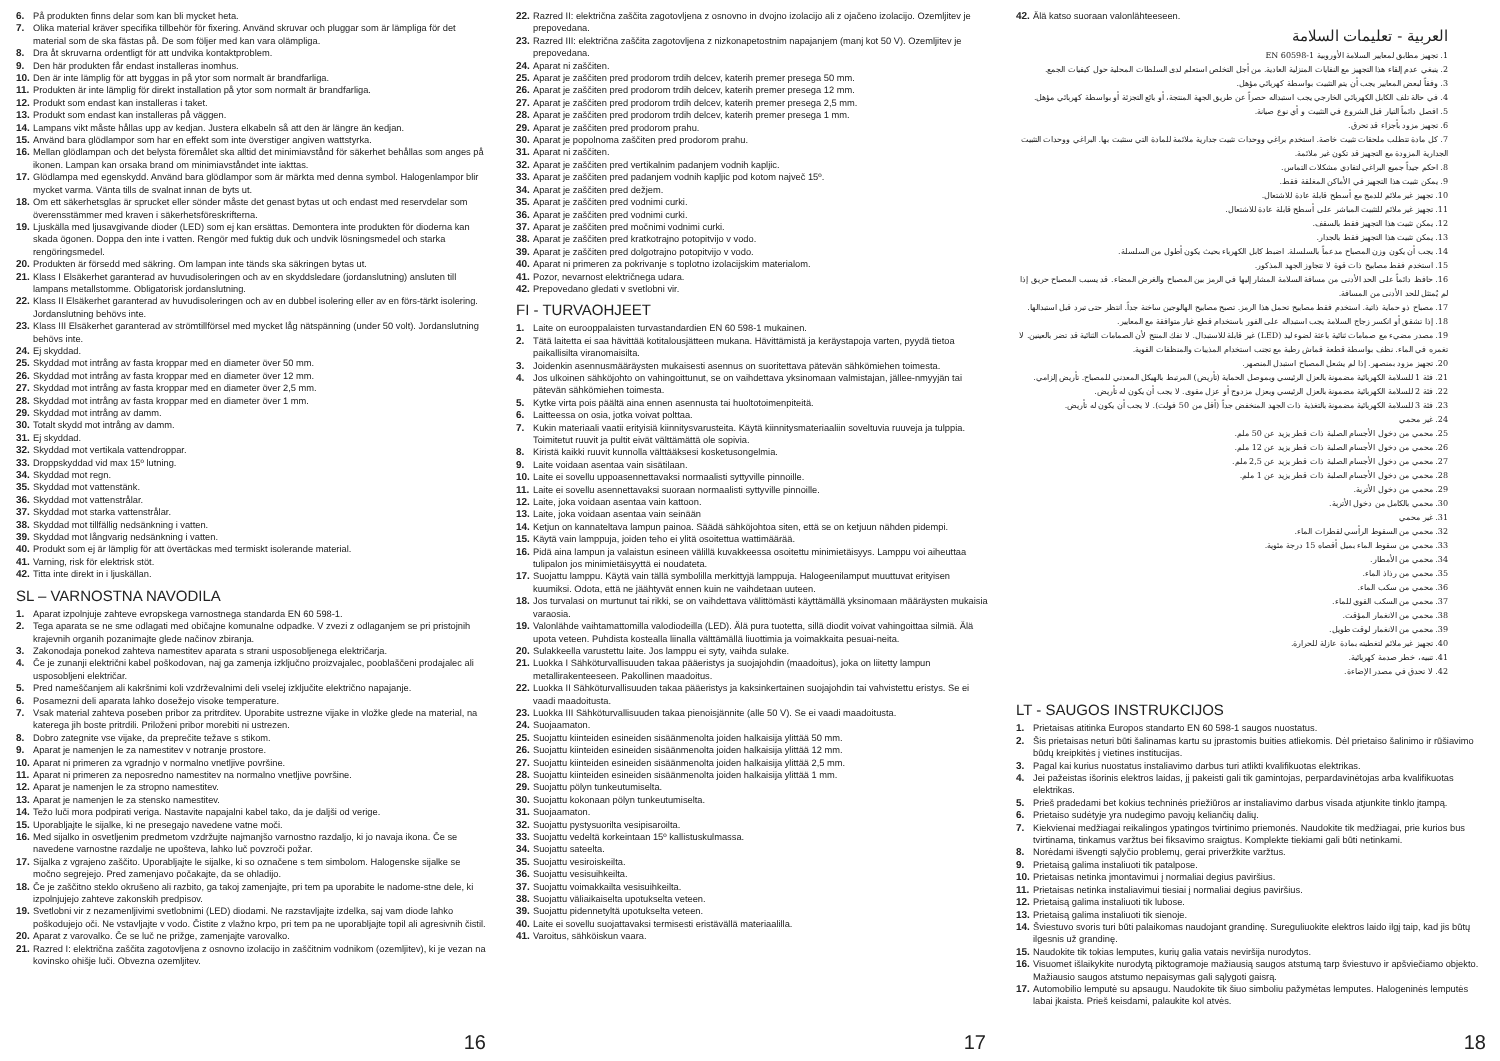6. På produkten finns delar som kan bli mycket heta.
7. Olika material kräver specifika tillbehör för fixering. Använd skruvar och pluggar som är lämpliga för det material som de ska fästas på. De som följer med kan vara olämpliga.
8. Dra åt skruvarna ordentligt för att undvika kontaktproblem.
9. Den här produkten får endast installeras inomhus.
10. Den är inte lämplig för att byggas in på ytor som normalt är brandfarliga.
11. Produkten är inte lämplig för direkt installation på ytor som normalt är brandfarliga.
12. Produkt som endast kan installeras i taket.
13. Produkt som endast kan installeras på väggen.
14. Lampans vikt måste hållas upp av kedjan. Justera elkabeln så att den är längre än kedjan.
15. Använd bara glödlampor som har en effekt som inte överstiger angiven wattstyrka.
16. Mellan glödlampan och det belysta föremålet ska alltid det minimiavstånd för säkerhet behållas som anges på ikonen. Lampan kan orsaka brand om minimiavståndet inte iakttas.
17. Glödlampa med egenskydd. Använd bara glödlampor som är märkta med denna symbol. Halogenlampor blir mycket varma. Vänta tills de svalnat innan de byts ut.
18. Om ett säkerhetsglas är sprucket eller sönder måste det genast bytas ut och endast med reservdelar som överensstämmer med kraven i säkerhetsföreskrifterna.
19. Ljuskälla med ljusavgivande dioder (LED) som ej kan ersättas. Demontera inte produkten för dioderna kan skada ögonen. Doppa den inte i vatten. Rengör med fuktig duk och undvik lösningsmedel och starka rengöringsmedel.
20. Produkten är försedd med säkring. Om lampan inte tänds ska säkringen bytas ut.
21. Klass I Elsäkerhet garanterad av huvudisoleringen och av en skyddsledare (jordanslutning) ansluten till lampans metallstomme. Obligatorisk jordanslutning.
22. Klass II Elsäkerhet garanterad av huvudisoleringen och av en dubbel isolering eller av en förs-tärkt isolering. Jordanslutning behövs inte.
23. Klass III Elsäkerhet garanterad av strömtillförsel med mycket låg nätspänning (under 50 volt). Jordanslutning behövs inte.
24. Ej skyddad.
25. Skyddad mot intrång av fasta kroppar med en diameter över 50 mm.
26. Skyddad mot intrång av fasta kroppar med en diameter över 12 mm.
27. Skyddad mot intrång av fasta kroppar med en diameter över 2,5 mm.
28. Skyddad mot intrång av fasta kroppar med en diameter över 1 mm.
29. Skyddad mot intrång av damm.
30. Totalt skydd mot intrång av damm.
31. Ej skyddad.
32. Skyddad mot vertikala vattendroppar.
33. Droppskyddad vid max 15º lutning.
34. Skyddad mot regn.
35. Skyddad mot vattenstänk.
36. Skyddad mot vattenstrålar.
37. Skyddad mot starka vattenstrålar.
38. Skyddad mot tillfällig nedsänkning i vatten.
39. Skyddad mot långvarig nedsänkning i vatten.
40. Produkt som ej är lämplig för att övertäckas med termiskt isolerande material.
41. Varning, risk för elektrisk stöt.
42. Titta inte direkt in i ljuskällan.
SL – VARNOSTNA NAVODILA
1. Aparat izpolnjuje zahteve evropskega varnostnega standarda EN 60 598-1.
2. Tega aparata se ne sme odlagati med običajne komunalne odpadke. V zvezi z odlaganjem se pri pristojnih krajevnih organih pozanimajte glede načinov zbiranja.
3. Zakonodaja ponekod zahteva namestitev aparata s strani usposobljenega električarja.
4. Če je zunanji električni kabel poškodovan, naj ga zamenja izključno proizvajalec, pooblaščeni prodajalec ali usposobljeni električar.
5. Pred nameščanjem ali kakršnimi koli vzdrževalnimi deli vselej izključite električno napajanje.
6. Posamezni deli aparata lahko dosežejo visoke temperature.
7. Vsak material zahteva poseben pribor za pritrditev. Uporabite ustrezne vijake in vložke glede na material, na katerega jih boste pritrdili. Priloženi pribor morebiti ni ustrezen.
8. Dobro zategnite vse vijake, da preprečite težave s stikom.
9. Aparat je namenjen le za namestitev v notranje prostore.
10. Aparat ni primeren za vgradnjo v normalno vnetljive površine.
11. Aparat ni primeren za neposredno namestitev na normalno vnetljive površine.
12. Aparat je namenjen le za stropno namestitev.
13. Aparat je namenjen le za stensko namestitev.
14. Težo luči mora podpirati veriga. Nastavite napajalni kabel tako, da je daljši od verige.
15. Uporabljajte le sijalke, ki ne presegajo navedene vatne moči.
16. Med sijalko in osvetljenim predmetom vzdržujte najmanjšo varnostno razdaljo, ki jo navaja ikona. Če se navedene varnostne razdalje ne upošteva, lahko luč povzroči požar.
17. Sijalka z vgrajeno zaščito. Uporabljajte le sijalke, ki so označene s tem simbolom. Halogenske sijalke se močno segrejejo. Pred zamenjavo počakajte, da se ohladijo.
18. Če je zaščitno steklo okrušeno ali razbito, ga takoj zamenjajte, pri tem pa uporabite le nadome-stne dele, ki izpolnjujejo zahteve zakonskih predpisov.
19. Svetlobni vir z nezamenljivimi svetlobnimi (LED) diodami. Ne razstavljajte izdelka, saj vam diode lahko poškodujejo oči. Ne vstavljajte v vodo. Čistite z vlažno krpo, pri tem pa ne uporabljajte topil ali agresivnih čistil.
20. Aparat z varovalko. Če se luč ne prižge, zamenjajte varovalko.
21. Razred I: električna zaščita zagotovljena z osnovno izolacijo in zaščitnim vodnikom (ozemljitev), ki je vezan na kovinsko ohišje luči. Obvezna ozemljitev.
16
22. Razred II: električna zaščita zagotovljena z osnovno in dvojno izolacijo ali z ojačeno izolacijo. Ozemljitev je prepovedana.
23. Razred III: električna zaščita zagotovljena z nizkonapetostnim napajanjem (manj kot 50 V). Ozemljitev je prepovedana.
24. Aparat ni zaščiten.
25. Aparat je zaščiten pred prodorom trdih delcev, katerih premer presega 50 mm.
26. Aparat je zaščiten pred prodorom trdih delcev, katerih premer presega 12 mm.
27. Aparat je zaščiten pred prodorom trdih delcev, katerih premer presega 2,5 mm.
28. Aparat je zaščiten pred prodorom trdih delcev, katerih premer presega 1 mm.
29. Aparat je zaščiten pred prodorom prahu.
30. Aparat je popolnoma zaščiten pred prodorom prahu.
31. Aparat ni zaščiten.
32. Aparat je zaščiten pred vertikalnim padanjem vodnih kapljic.
33. Aparat je zaščiten pred padanjem vodnih kapljic pod kotom največ 15º.
34. Aparat je zaščiten pred dežjem.
35. Aparat je zaščiten pred vodnimi curki.
36. Aparat je zaščiten pred vodnimi curki.
37. Aparat je zaščiten pred močnimi vodnimi curki.
38. Aparat je zaščiten pred kratkotrajno potopitvijo v vodo.
39. Aparat je zaščiten pred dolgotrajno potopitvijo v vodo.
40. Aparat ni primeren za pokrivanje s toplotno izolacijskim materialom.
41. Pozor, nevarnost električnega udara.
42. Prepovedano gledati v svetlobni vir.
FI - TURVAOHJEET
1. Laite on eurooppalaisten turvastandardien EN 60 598-1 mukainen.
2. Tätä laitetta ei saa hävittää kotitalousjätteen mukana. Hävittämistä ja keräystapoja varten, pyydä tietoa paikallisilta viranomaisilta.
3. Joidenkin asennusmääräysten mukaisesti asennus on suoritettava pätevän sähkömiehen toimesta.
4. Jos ulkoinen sähköjohto on vahingoittunut, se on vaihdettava yksinomaan valmistajan, jällee-nmyyjän tai pätevän sähkömiehen toimesta.
5. Kytke virta pois päältä aina ennen asennusta tai huoltotoimenpiteitä.
6. Laitteessa on osia, jotka voivat polttaa.
7. Kukin materiaali vaatii erityisiä kiinnitysvarusteita. Käytä kiinnitysmateriaaliin soveltuvia ruuveja ja tulppia. Toimitetut ruuvit ja pultit eivät välttämättä ole sopivia.
8. Kiristä kaikki ruuvit kunnolla välttääksesi kosketusongelmia.
9. Laite voidaan asentaa vain sisätilaan.
10. Laite ei sovellu uppoasennettavaksi normaalisti syttyville pinnoille.
11. Laite ei sovellu asennettavaksi suoraan normaalisti syttyville pinnoille.
12. Laite, joka voidaan asentaa vain kattoon.
13. Laite, joka voidaan asentaa vain seinään
14. Ketjun on kannateltava lampun painoa. Säädä sähköjohtoa siten, että se on ketjuun nähden pidempi.
15. Käytä vain lamppuja, joiden teho ei ylitä osoitettua wattimäärää.
16. Pidä aina lampun ja valaistun esineen välillä kuvakkeessa osoitettu minimietäisyys. Lamppu voi aiheuttaa tulipalon jos minimietäisyyttä ei noudateta.
17. Suojattu lamppu. Käytä vain tällä symbolilla merkittyjä lamppuja. Halogeenilamput muuttuvat erityisen kuumiksi. Odota, että ne jäähtyvät ennen kuin ne vaihdetaan uuteen.
18. Jos turvalasi on murtunut tai rikki, se on vaihdettava välittömästi käyttämällä yksinomaan määräysten mukaisia varaosia.
19. Valonlähde vaihtamattomilla valodiodeilla (LED). Älä pura tuotetta, sillä diodit voivat vahingoittaa silmiä. Älä upota veteen. Puhdista kostealla liinalla välttämällä liuottimia ja voimakkaita pesuai-neita.
20. Sulakkeella varustettu laite. Jos lamppu ei syty, vaihda sulake.
21. Luokka I Sähköturvallisuuden takaa pääeristys ja suojajohdin (maadoitus), joka on liitetty lampun metallirakenteeseen. Pakollinen maadoitus.
22. Luokka II Sähköturvallisuuden takaa pääeristys ja kaksinkertainen suojajohdin tai vahvistettu eristys. Se ei vaadi maadoitusta.
23. Luokka III Sähköturvallisuuden takaa pienoisjännite (alle 50 V). Se ei vaadi maadoitusta.
24. Suojaamaton.
25. Suojattu kiinteiden esineiden sisäänmenolta joiden halkaisija ylittää 50 mm.
26. Suojattu kiinteiden esineiden sisäänmenolta joiden halkaisija ylittää 12 mm.
27. Suojattu kiinteiden esineiden sisäänmenolta joiden halkaisija ylittää 2,5 mm.
28. Suojattu kiinteiden esineiden sisäänmenolta joiden halkaisija ylittää 1 mm.
29. Suojattu pölyn tunkeutumiselta.
30. Suojattu kokonaan pölyn tunkeutumiselta.
31. Suojaamaton.
32. Suojattu pystysuorilta vesipisaroilta.
33. Suojattu vedeltä korkeintaan 15º kallistuskulmassa.
34. Suojattu sateelta.
35. Suojattu vesiroiskeilta.
36. Suojattu vesisuihkeilta.
37. Suojattu voimakkailta vesisuihkeilta.
38. Suojattu väliaikaiselta upotukselta veteen.
39. Suojattu pidennetyltä upotukselta veteen.
40. Laite ei sovellu suojattavaksi termisesti eristävällä materiaalilla.
41. Varoitus, sähköiskun vaara.
17
42. Älä katso suoraan valonlähteeseen.
العربية - تعليمات السلامة
1. تجهيز مطابق لمعايير السلامة الأوروبية EN 60598-1
2. ينبغي عدم إلقاء هذا التجهيز مع النفايات المنزلية العادية. من أجل التخلص استعلم لدى السلطات المحلية حول كيفيات الجمع.
3. وفقاً لبعض المعايير يجب أن يتم التثبيت بواسطة كهربائي مؤهل.
4. في حالة تلف الكابل الكهربائي الخارجي يجب استبداله حصراً عن طريق الجهة المنتجة، أو بائع التجزئة أو بواسطة كهربائي مؤهل.
5. افصل دائماً التيار قبل الشروع في التثبيت و أي نوع صيانة.
6. تجهيز مزود بأجزاء قد تحرق.
7. كل مادة تتطلب ملحقات تثبيت خاصة. استخدم براغي ووحدات تثبيت جدارية ملائمة للمادة التي ستثبت بها. البراغي ووحدات التثبيت الجدارية المزودة مع التجهيز قد تكون غير ملائمة.
8. احكم جيداً جميع البراغي لتفادي مشكلات التماس.
9. يمكن تثبيت هذا التجهيز في الأماكن المغلقة فقط.
10. تجهيز غير ملائم للدمج مع أسطح قابلة عادة للاشتعال.
11. تجهيز غير ملائم للتثبيت المباشر على أسطح قابلة عادة للاشتعال.
12. يمكن تثبيت هذا التجهيز فقط بالسقف.
13. يمكن تثبيت هذا التجهيز فقط بالجدار.
14. يجب أن يكون وزن المصباح مدعماً بالسلسلة. اضبط كابل الكهرباء بحيث يكون أطول من السلسلة.
15. استخدم فقط مصابيح ذات قوة لا تتجاوز الجهد المذكور.
16. حافظ دائماً على الحد الأدنى من مسافة السلامة المشار إليها في الرمز بين المصباح والغرض المضاء. قد يسبب المصباح حريق إذا لم يُمتثل للحد الأدنى من المسافة.
17. مصباح ذو حماية ذاتية. استخدم فقط مصابيح تحمل هذا الرمز. تصبح مصابيح الهالوجين ساخنة جداً. انتظر حتى تبرد قبل استبدالها.
18. إذا تشقق أو انكسر زجاج السلامة يجب استبداله على الفور باستخدام قطع غيار متوافقة مع المعايير.
19. مصدر مضيء مع صمامات ثنائية باعثة لضوء ليد (LED) غير قابلة للاستبدال. لا تفك المنتج لأن الصمامات الثنائية قد تضر بالعينين. لا تغمره في الماء. نظف بواسطة قطعة قماش رطبة مع تجنب استخدام المذيبات والمنظفات القوية.
20. تجهيز مزود بمنصهر. إذا لم يشعل المصباح استبدل المنصهر.
21. فئة 1 للسلامة الكهربائية مضمونة بالعزل الرئيسي وبموصل الحماية (تأريض) المرتبط بالهيكل المعدني للمصباح. تأريض إلزامي.
22. فئة 2 للسلامة الكهربائية مضمونة بالعزل الرئيسي وبعزل مزدوج أو عزل مقوى. لا يجب أن يكون له تأريض.
23. فئة 3 للسلامة الكهربائية مضمونة بالتغذية ذات الجهد المنخفض جداً (أقل من 50 فولت). لا يجب أن يكون له تأريض.
24. غير محمي
25. محمي من دخول الأجسام الصلبة ذات قطر يزيد عن 50 ملم.
26. محمي من دخول الأجسام الصلبة ذات قطر يزيد عن 12 ملم.
27. محمي من دخول الأجسام الصلبة ذات قطر يزيد عن 2,5 ملم.
28. محمي من دخول الأجسام الصلبة ذات قطر يزيد عن 1 ملم.
29. محمي من دخول الأتربة.
30. محمي بالكامل من دخول الأتربة.
31. غير محمي
32. محمي من السقوط الرأسي لقطرات الماء.
33. محمي من سقوط الماء بميل أقصاه 15 درجة مئوية.
34. محمي من الأمطار.
35. محمي من رذاذ الماء.
36. محمي من سكب الماء.
37. محمي من السكب القوي للماء.
38. محمي من الانغمار المؤقت.
39. محمي من الانغمار لوقت طويل.
40. تجهيز غير ملائم لتغطيته بمادة عازلة للحرارة.
41. تنبيه، خطر صدمة كهربائية.
42. لا تحدق في مصدر الإضاءة.
LT - SAUGOS INSTRUKCIJOS
1. Prietaisas atitinka Europos standarto EN 60 598-1 saugos nuostatus.
2. Šis prietaisas neturi būti šalinamas kartu su įprastomis buities atliekomis. Dėl prietaiso šalinimo ir rūšiavimo būdų kreipkitės į vietines institucijas.
3. Pagal kai kurius nuostatus instaliavimo darbus turi atlikti kvalifikuotas elektrikas.
4. Jei pažeistas išorinis elektros laidas, jį pakeisti gali tik gamintojas, perpardavinėtojas arba kvalifikuotas elektrikas.
5. Prieš pradedami bet kokius techninės priežiūros ar instaliavimo darbus visada atjunkite tinklo įtampą.
6. Prietaiso sudėtyje yra nudegimo pavojų keliančių dalių.
7. Kiekvienai medžiagai reikalingos ypatingos tvirtinimo priemonės. Naudokite tik medžiagai, prie kurios bus tvirtinama, tinkamus varžtus bei fiksavimo sraigtus. Komplekte tiekiami gali būti netinkami.
8. Norėdami išvengti sąlyčio problemų, gerai priveržkite varžtus.
9. Prietaisą galima instaliuoti tik patalpose.
10. Prietaisas netinka įmontavimui į normaliai degius paviršius.
11. Prietaisas netinka instaliavimui tiesiai į normaliai degius paviršius.
12. Prietaisą galima instaliuoti tik lubose.
13. Prietaisą galima instaliuoti tik sienoje.
14. Šviestuvo svoris turi būti palaikomas naudojant grandinę. Sureguliuokite elektros laido ilgį taip, kad jis būtų ilgesnis už grandinę.
15. Naudokite tik tokias lemputes, kurių galia vatais neviršija nurodytos.
16. Visuomet išlaikykite nurodytą piktogramoje mažiausią saugos atstumą tarp šviestuvo ir apšviečiamo objekto. Mažiausio saugos atstumo nepaisymas gali sąlygoti gaisrą.
17. Automobilio lemputė su apsaugu. Naudokite tik šiuo simboliu pažymėtas lemputes. Halogeninės lemputės labai įkaista. Prieš keisdami, palaukite kol atvės.
18